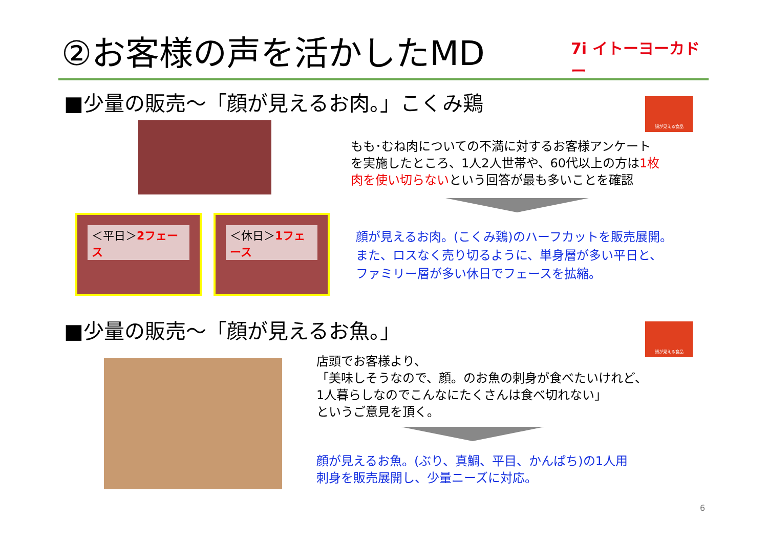②お客様の声を活かしたMD
7i イトーヨーカドー
■少量の販売～「顔が見えるお肉。」こくみ鶏
顔が見える食品
もも･むね肉についての不満に対するお客様アンケート
を実施したところ、1人2人世帯や、60代以上の方は1枚
肉を使い切らないという回答が最も多いことを確認
＜平日＞2フェース ＜休日＞1フェース
顔が見えるお肉。(こくみ鶏)のハーフカットを販売展開。
また、ロスなく売り切るように、単身層が多い平日と、
ファミリー層が多い休日でフェースを拡縮。
■少量の販売～「顔が見えるお魚。」 顔が見える食品
店頭でお客様より、
「美味しそうなので、顔。のお魚の刺身が食べたいけれど、
1人暮らしなのでこんなにたくさんは食べ切れない」
というご意見を頂く。
顔が見えるお魚。(ぶり、真鯛、平目、かんぱち)の1人用
刺身を販売展開し、少量ニーズに対応。
6